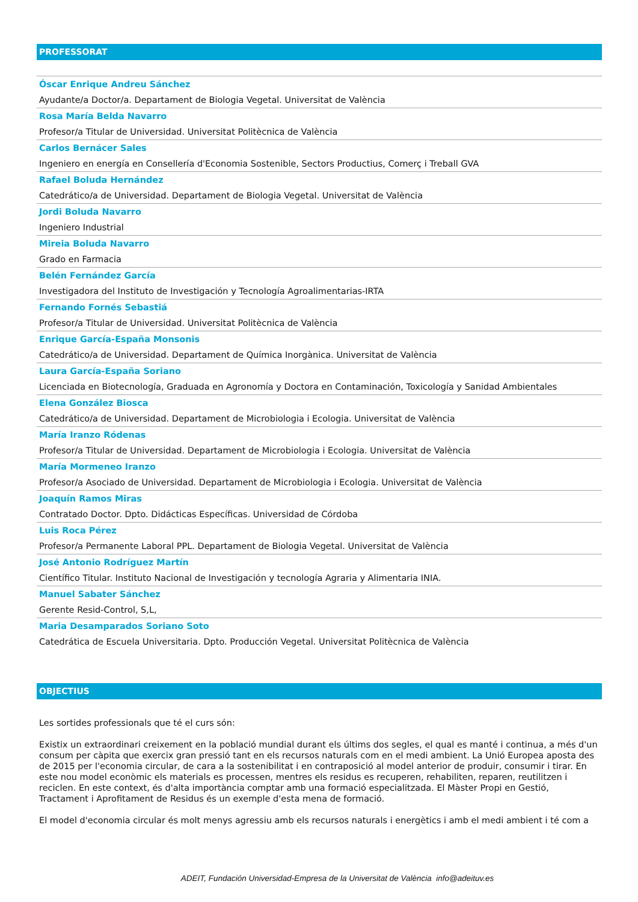PROFESSORAT
Óscar Enrique Andreu Sánchez
Ayudante/a Doctor/a. Departament de Biologia Vegetal. Universitat de València
Rosa María Belda Navarro
Profesor/a Titular de Universidad. Universitat Politècnica de València
Carlos Bernácer Sales
Ingeniero en energía en Consellería d'Economia Sostenible, Sectors Productius, Comerç i Treball GVA
Rafael Boluda Hernández
Catedrático/a de Universidad. Departament de Biologia Vegetal. Universitat de València
Jordi Boluda Navarro
Ingeniero Industrial
Mireia Boluda Navarro
Grado en Farmacia
Belén Fernández García
Investigadora del Instituto de Investigación y Tecnología Agroalimentarias-IRTA
Fernando Fornés Sebastiá
Profesor/a Titular de Universidad. Universitat Politècnica de València
Enrique García-España Monsonis
Catedrático/a de Universidad. Departament de Química Inorgànica. Universitat de València
Laura García-España Soriano
Licenciada en Biotecnología, Graduada en Agronomía y Doctora en Contaminación, Toxicología y Sanidad Ambientales
Elena González Biosca
Catedrático/a de Universidad. Departament de Microbiologia i Ecologia. Universitat de València
María Iranzo Ródenas
Profesor/a Titular de Universidad. Departament de Microbiologia i Ecologia. Universitat de València
María Mormeneo Iranzo
Profesor/a Asociado de Universidad. Departament de Microbiologia i Ecologia. Universitat de València
Joaquín Ramos Miras
Contratado Doctor. Dpto. Didácticas Específicas. Universidad de Córdoba
Luis Roca Pérez
Profesor/a Permanente Laboral PPL. Departament de Biologia Vegetal. Universitat de València
José Antonio Rodríguez Martín
Científico Titular. Instituto Nacional de Investigación y tecnología Agraria y Alimentaria INIA.
Manuel Sabater Sánchez
Gerente Resid-Control, S,L,
Maria Desamparados Soriano Soto
Catedrática de Escuela Universitaria. Dpto. Producción Vegetal. Universitat Politècnica de València
OBJECTIUS
Les sortides professionals que té el curs són:
Existix un extraordinari creixement en la població mundial durant els últims dos segles, el qual es manté i continua, a més d'un consum per càpita que exercix gran pressió tant en els recursos naturals com en el medi ambient. La Unió Europea aposta des de 2015 per l'economia circular, de cara a la sostenibilitat i en contraposició al model anterior de produir, consumir i tirar. En este nou model econòmic els materials es processen, mentres els residus es recuperen, rehabiliten, reparen, reutilitzen i reciclen. En este context, és d'alta importància comptar amb una formació especialitzada. El Màster Propi en Gestió, Tractament i Aprofitament de Residus és un exemple d'esta mena de formació.
El model d'economia circular és molt menys agressiu amb els recursos naturals i energètics i amb el medi ambient i té com a
ADEIT, Fundación Universidad-Empresa de la Universitat de València info@adeituv.es